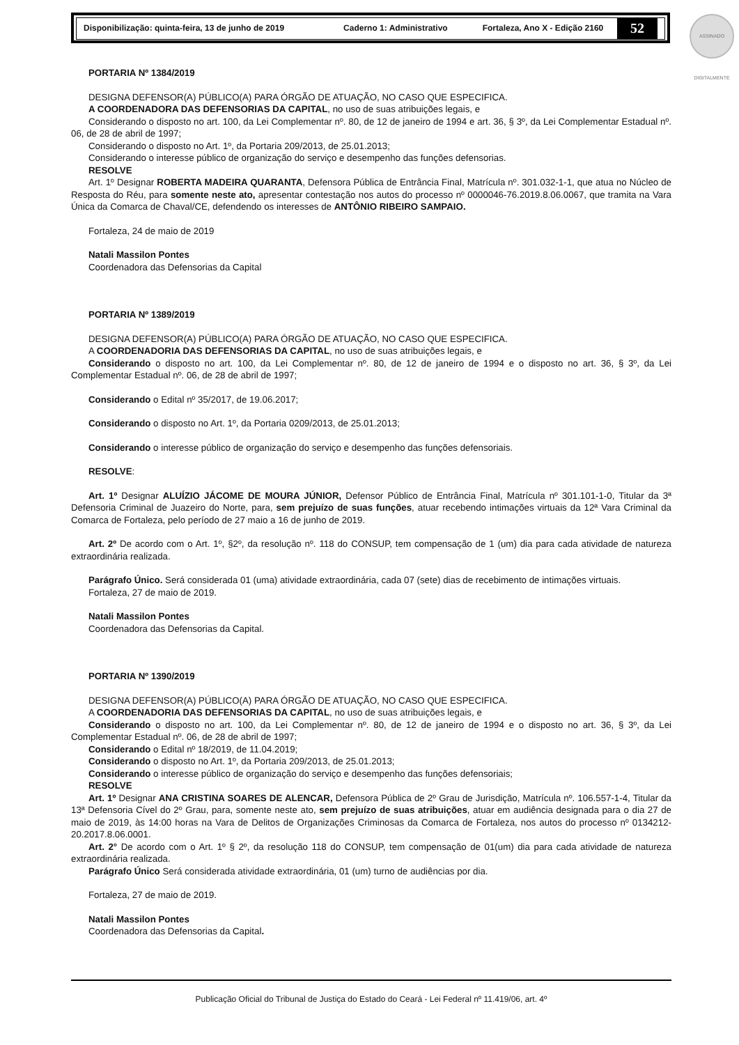Disponibilização: quinta-feira, 13 de junho de 2019 Caderno 1: Administrativo Fortaleza, Ano X - Edição 2160
52
ASSINADO DIGITALMENTE
PORTARIA Nº 1384/2019
DESIGNA DEFENSOR(A) PÚBLICO(A) PARA ÓRGÃO DE ATUAÇÃO, NO CASO QUE ESPECIFICA.
A COORDENADORA DAS DEFENSORIAS DA CAPITAL, no uso de suas atribuições legais, e
Considerando o disposto no art. 100, da Lei Complementar nº. 80, de 12 de janeiro de 1994 e art. 36, § 3º, da Lei Complementar Estadual nº. 06, de 28 de abril de 1997;
Considerando o disposto no Art. 1º, da Portaria 209/2013, de 25.01.2013;
Considerando o interesse público de organização do serviço e desempenho das funções defensorias.
RESOLVE
Art. 1º Designar ROBERTA MADEIRA QUARANTA, Defensora Pública de Entrância Final, Matrícula nº. 301.032-1-1, que atua no Núcleo de Resposta do Réu, para somente neste ato, apresentar contestação nos autos do processo nº 0000046-76.2019.8.06.0067, que tramita na Vara Única da Comarca de Chaval/CE, defendendo os interesses de ANTÔNIO RIBEIRO SAMPAIO.
Fortaleza, 24 de maio de 2019
Natali Massilon Pontes
Coordenadora das Defensorias da Capital
PORTARIA Nº 1389/2019
DESIGNA DEFENSOR(A) PÚBLICO(A) PARA ÓRGÃO DE ATUAÇÃO, NO CASO QUE ESPECIFICA.
A COORDENADORIA DAS DEFENSORIAS DA CAPITAL, no uso de suas atribuições legais, e
Considerando o disposto no art. 100, da Lei Complementar nº. 80, de 12 de janeiro de 1994 e o disposto no art. 36, § 3º, da Lei Complementar Estadual nº. 06, de 28 de abril de 1997;
Considerando o Edital nº 35/2017, de 19.06.2017;
Considerando o disposto no Art. 1º, da Portaria 0209/2013, de 25.01.2013;
Considerando o interesse público de organização do serviço e desempenho das funções defensoriais.
RESOLVE:
Art. 1º Designar ALUÍZIO JÁCOME DE MOURA JÚNIOR, Defensor Público de Entrância Final, Matrícula nº 301.101-1-0, Titular da 3ª Defensoria Criminal de Juazeiro do Norte, para, sem prejuízo de suas funções, atuar recebendo intimações virtuais da 12ª Vara Criminal da Comarca de Fortaleza, pelo período de 27 maio a 16 de junho de 2019.
Art. 2º De acordo com o Art. 1º, §2º, da resolução nº. 118 do CONSUP, tem compensação de 1 (um) dia para cada atividade de natureza extraordinária realizada.
Parágrafo Único. Será considerada 01 (uma) atividade extraordinária, cada 07 (sete) dias de recebimento de intimações virtuais.
Fortaleza, 27 de maio de 2019.
Natali Massilon Pontes
Coordenadora das Defensorias da Capital.
PORTARIA Nº 1390/2019
DESIGNA DEFENSOR(A) PÚBLICO(A) PARA ÓRGÃO DE ATUAÇÃO, NO CASO QUE ESPECIFICA.
A COORDENADORIA DAS DEFENSORIAS DA CAPITAL, no uso de suas atribuições legais, e
Considerando o disposto no art. 100, da Lei Complementar nº. 80, de 12 de janeiro de 1994 e o disposto no art. 36, § 3º, da Lei Complementar Estadual nº. 06, de 28 de abril de 1997;
Considerando o Edital nº 18/2019, de 11.04.2019;
Considerando o disposto no Art. 1º, da Portaria 209/2013, de 25.01.2013;
Considerando o interesse público de organização do serviço e desempenho das funções defensoriais;
RESOLVE
Art. 1º Designar ANA CRISTINA SOARES DE ALENCAR, Defensora Pública de 2º Grau de Jurisdição, Matrícula nº. 106.557-1-4, Titular da 13ª Defensoria Cível do 2º Grau, para, somente neste ato, sem prejuízo de suas atribuições, atuar em audiência designada para o dia 27 de maio de 2019, às 14:00 horas na Vara de Delitos de Organizações Criminosas da Comarca de Fortaleza, nos autos do processo nº 0134212-20.2017.8.06.0001.
Art. 2° De acordo com o Art. 1º § 2º, da resolução 118 do CONSUP, tem compensação de 01(um) dia para cada atividade de natureza extraordinária realizada.
Parágrafo Único Será considerada atividade extraordinária, 01 (um) turno de audiências por dia.
Fortaleza, 27 de maio de 2019.
Natali Massilon Pontes
Coordenadora das Defensorias da Capital.
Publicação Oficial do Tribunal de Justiça do Estado do Ceará - Lei Federal nº 11.419/06, art. 4º